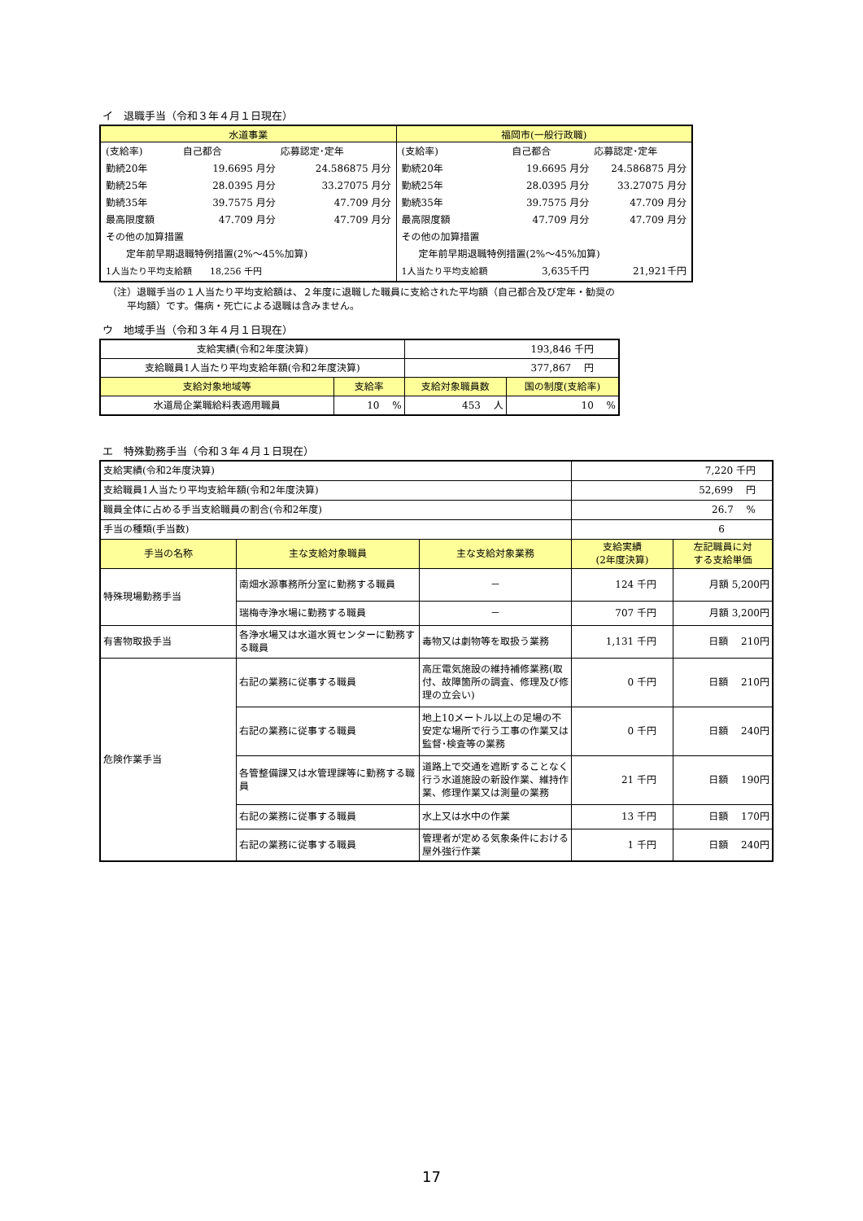イ　退職手当（令和３年４月１日現在）
| 水道事業 | 福岡市(一般行政職) |
| --- | --- |
| / (支給率) / 自己都合 / 応募認定･定年 / / 勤続20年 / 19.6695 月分 / 24.586875 月分 / / 勤続25年 / 28.0395 月分 / 33.27075 月分 / / 勤続35年 / 39.7575 月分 / 47.709 月分 / / 最高限度額 / 47.709 月分 / 47.709 月分 / / その他の加算措置 / / / / 定年前早期退職特例措置(2%～45%加算) / / / / 1人当たり平均支給額 18,256 千円 / / / | / (支給率) / 自己都合 / 応募認定･定年 / / 勤続20年 / 19.6695 月分 / 24.586875 月分 / / 勤続25年 / 28.0395 月分 / 33.27075 月分 / / 勤続35年 / 39.7575 月分 / 47.709 月分 / / 最高限度額 / 47.709 月分 / 47.709 月分 / / その他の加算措置 / / / / 定年前早期退職特例措置(2%～45%加算) / / / / 1人当たり平均支給額 / 3,635千円 / 21,921千円 / |
（注）退職手当の１人当たり平均支給額は、２年度に退職した職員に支給された平均額（自己都合及び定年・勧奨の
　　平均額）です。傷病・死亡による退職は含みません。
ウ　地域手当（令和３年４月１日現在）
| 支給実績(令和2年度決算) | | 193,846 千円 | |
| 支給職員1人当たり平均支給年額(令和2年度決算) | | 377,867 円 | |
| 支給対象地域等 | 支給率 | 支給対象職員数 | 国の制度(支給率) |
| 水道局企業職給料表適用職員 | 10 % | 453 人 | 10 % |
エ　特殊勤務手当（令和３年４月１日現在）
| 支給実績(令和2年度決算) | | | 7,220 千円 | |
| 支給職員1人当たり平均支給年額(令和2年度決算) | | | 52,699 円 | |
| 職員全体に占める手当支給職員の割合(令和2年度) | | | 26.7 % | |
| 手当の種類(手当数) | | | 6 | |
| 手当の名称 | 主な支給対象職員 | 主な支給対象業務 | 支給実績 (2年度決算) | 左記職員に対 する支給単価 |
| 特殊現場勤務手当 | 南畑水源事務所分室に勤務する職員 | － | 124 千円 | 月額 5,200円 |
| | 瑞梅寺浄水場に勤務する職員 | － | 707 千円 | 月額 3,200円 |
| 有害物取扱手当 | 各浄水場又は水道水質センターに勤務する職員 | 毒物又は劇物等を取扱う業務 | 1,131 千円 | 日額 210円 |
| 危険作業手当 | 右記の業務に従事する職員 | 高圧電気施設の維持補修業務(取付、故障箇所の調査、修理及び修理の立会い) | 0 千円 | 日額 210円 |
| | 右記の業務に従事する職員 | 地上10メートル以上の足場の不安定な場所で行う工事の作業又は監督･検査等の業務 | 0 千円 | 日額 240円 |
| | 各管整備課又は水管理課等に勤務する職員 | 道路上で交通を遮断することなく行う水道施設の新設作業、維持作業、修理作業又は測量の業務 | 21 千円 | 日額 190円 |
| | 右記の業務に従事する職員 | 水上又は水中の作業 | 13 千円 | 日額 170円 |
| | 右記の業務に従事する職員 | 管理者が定める気象条件における屋外強行作業 | 1 千円 | 日額 240円 |
17